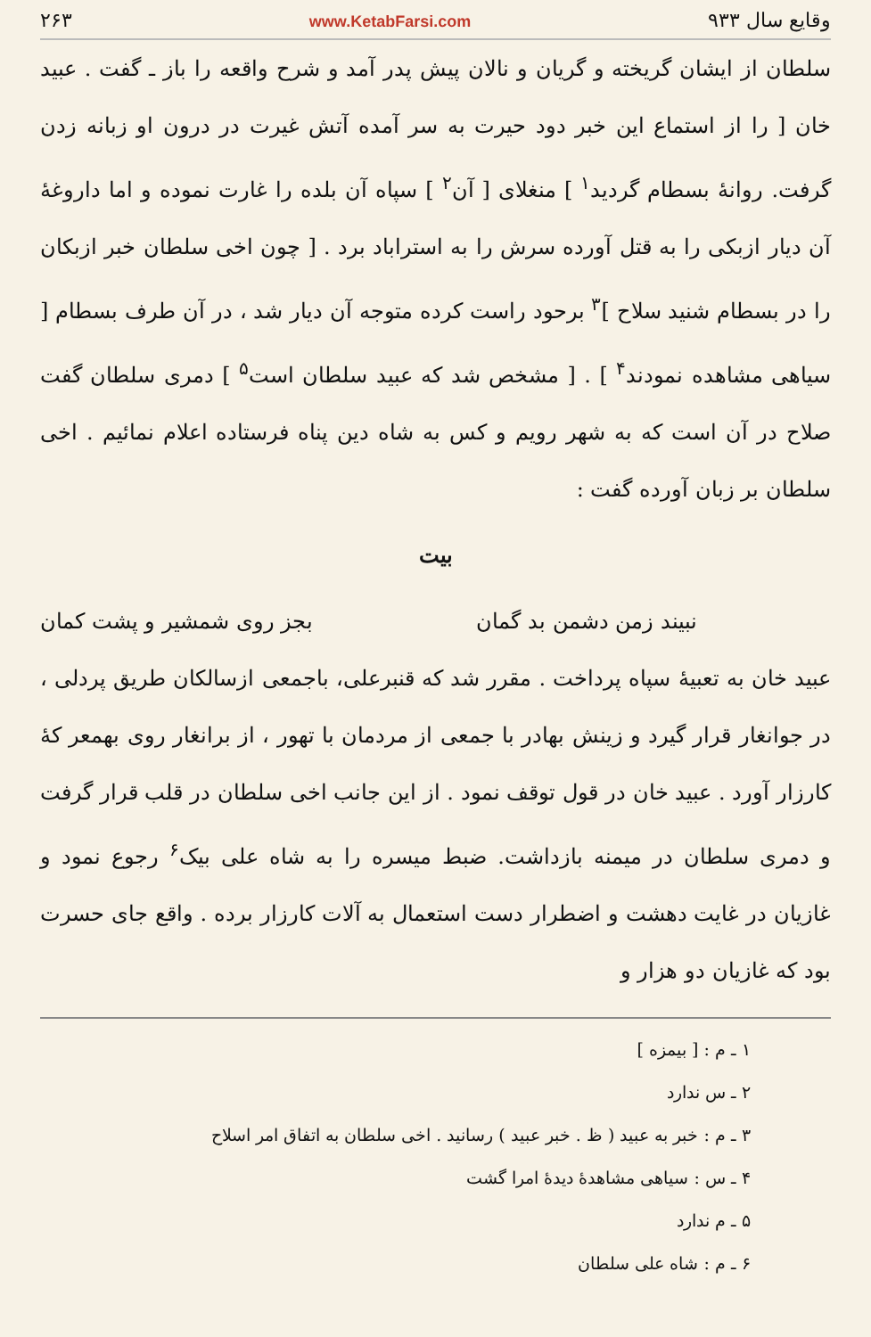وقایع سال ۹۳۳ www.KetabFarsi.com ۲۶۳
سلطان از ایشان گریخته و گریان و نالان پیش پدر آمد و شرح واقعه را باز ـ گفت . عبید خان [ را از استماع این خبر دود حیرت به سر آمده آتش غیرت در درون او زبانه زدن گرفت. روانهٔ بسطام گردید<sup>۱</sup> ] منغلای [ آن<sup>۲</sup> ] سپاه آن بلده را غارت نموده و اما داروغهٔ آن دیار ازبکی را به قتل آورده سرش را به استراباد برد . [ چون اخی سلطان خبر ازبکان را در بسطام شنید سلاح ]<sup>۳</sup> برحود راست کرده متوجه آن دیار شد ، در آن طرف بسطام [ سیاهی مشاهده نمودند<sup>۴</sup> ] . [ مشخص شد که عبید سلطان است<sup>۵</sup> ] دمری سلطان گفت صلاح در آن است که به شهر رویم و کس به شاه دین پناه فرستاده اعلام نمائیم . اخی سلطان بر زبان آورده گفت :
بیت
نبیند زمن دشمن بد گمان بجز روی شمشیر و پشت کمان
عبید خان به تعبیهٔ سپاه پرداخت . مقرر شد که قنبرعلی، باجمعی ازسالکان طریق پردلی ، در جوانغار قرار گیرد و زینش بهادر با جمعی از مردمان با تهور ، از برانغار روی بهمعر کهٔ کارزار آورد . عبید خان در قول توقف نمود . از این جانب اخی سلطان در قلب قرار گرفت و دمری سلطان در میمنه بازداشت. ضبط میسره را به شاه علی بیک<sup>۶</sup> رجوع نمود و غازیان در غایت دهشت و اضطرار دست استعمال به آلات کارزار برده . واقع جای حسرت بود که غازیان دو هزار و
۱ ـ م : [ بیمزه ]
۲ ـ س ندارد
۳ ـ م : خبر به عبید ( ظ . خبر عبید ) رسانید . اخی سلطان به اتفاق امر اسلاح
۴ ـ س : سیاهی مشاهدهٔ دیدهٔ امرا گشت
۵ ـ م ندارد
۶ ـ م : شاه علی سلطان